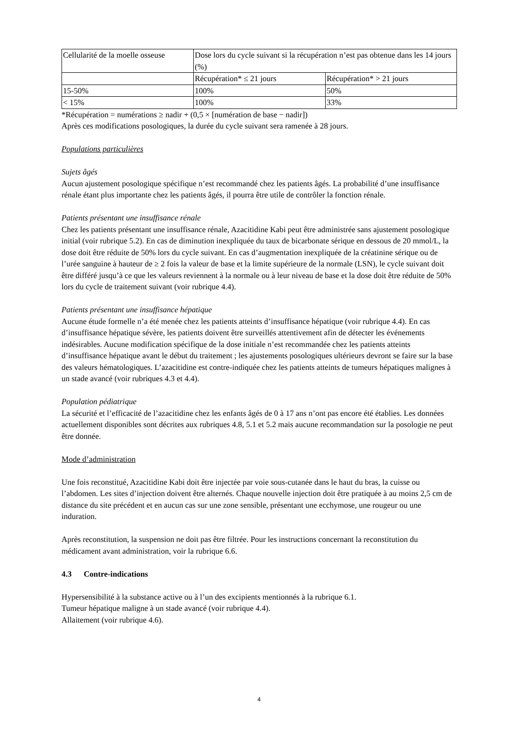| Cellularité de la moelle osseuse | Dose lors du cycle suivant si la récupération n’est pas obtenue dans les 14 jours (%) | |
| | Récupération* ≤ 21 jours | Récupération* > 21 jours |
| 15-50% | 100% | 50% |
| < 15% | 100% | 33% |
*Récupération = numérations ≥ nadir + (0,5 × [numération de base − nadir])
Après ces modifications posologiques, la durée du cycle suivant sera ramenée à 28 jours.
Populations particulières
Sujets âgés
Aucun ajustement posologique spécifique n’est recommandé chez les patients âgés. La probabilité d’une insuffisance rénale étant plus importante chez les patients âgés, il pourra être utile de contrôler la fonction rénale.
Patients présentant une insuffisance rénale
Chez les patients présentant une insuffisance rénale, Azacitidine Kabi peut être administrée sans ajustement posologique initial (voir rubrique 5.2). En cas de diminution inexpliquée du taux de bicarbonate sérique en dessous de 20 mmol/L, la dose doit être réduite de 50% lors du cycle suivant. En cas d’augmentation inexpliquée de la créatinine sérique ou de l’urée sanguine à hauteur de ≥ 2 fois la valeur de base et la limite supérieure de la normale (LSN), le cycle suivant doit être différé jusqu’à ce que les valeurs reviennent à la normale ou à leur niveau de base et la dose doit être réduite de 50% lors du cycle de traitement suivant (voir rubrique 4.4).
Patients présentant une insuffisance hépatique
Aucune étude formelle n’a été menée chez les patients atteints d’insuffisance hépatique (voir rubrique 4.4). En cas d’insuffisance hépatique sévère, les patients doivent être surveillés attentivement afin de détecter les événements indésirables. Aucune modification spécifique de la dose initiale n’est recommandée chez les patients atteints d’insuffisance hépatique avant le début du traitement ; les ajustements posologiques ultérieurs devront se faire sur la base des valeurs hématologiques. L’azacitidine est contre-indiquée chez les patients atteints de tumeurs hépatiques malignes à un stade avancé (voir rubriques 4.3 et 4.4).
Population pédiatrique
La sécurité et l’efficacité de l’azacitidine chez les enfants âgés de 0 à 17 ans n’ont pas encore été établies. Les données actuellement disponibles sont décrites aux rubriques 4.8, 5.1 et 5.2 mais aucune recommandation sur la posologie ne peut être donnée.
Mode d’administration
Une fois reconstitué, Azacitidine Kabi doit être injectée par voie sous-cutanée dans le haut du bras, la cuisse ou l’abdomen. Les sites d’injection doivent être alternés. Chaque nouvelle injection doit être pratiquée à au moins 2,5 cm de distance du site précédent et en aucun cas sur une zone sensible, présentant une ecchymose, une rougeur ou une induration.
Après reconstitution, la suspension ne doit pas être filtrée. Pour les instructions concernant la reconstitution du médicament avant administration, voir la rubrique 6.6.
4.3 Contre-indications
Hypersensibilité à la substance active ou à l’un des excipients mentionnés à la rubrique 6.1.
Tumeur hépatique maligne à un stade avancé (voir rubrique 4.4).
Allaitement (voir rubrique 4.6).
4